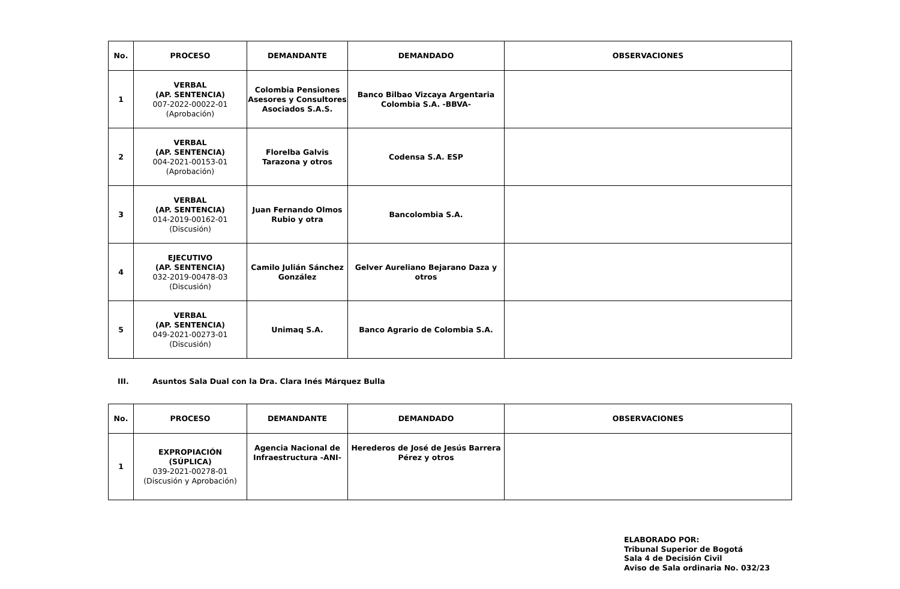| No. | PROCESO | DEMANDANTE | DEMANDADO | OBSERVACIONES |
| --- | --- | --- | --- | --- |
| 1 | VERBAL (AP. SENTENCIA) 007-2022-00022-01 (Aprobación) | Colombia Pensiones Asesores y Consultores Asociados S.A.S. | Banco Bilbao Vizcaya Argentaria Colombia S.A. -BBVA- | |
| 2 | VERBAL (AP. SENTENCIA) 004-2021-00153-01 (Aprobación) | Florelba Galvis Tarazona y otros | Codensa S.A. ESP | |
| 3 | VERBAL (AP. SENTENCIA) 014-2019-00162-01 (Discusión) | Juan Fernando Olmos Rubio y otra | Bancolombia S.A. | |
| 4 | EJECUTIVO (AP. SENTENCIA) 032-2019-00478-03 (Discusión) | Camilo Julián Sánchez González | Gelver Aureliano Bejarano Daza y otros | |
| 5 | VERBAL (AP. SENTENCIA) 049-2021-00273-01 (Discusión) | Unimaq S.A. | Banco Agrario de Colombia S.A. | |
III. Asuntos Sala Dual con la Dra. Clara Inés Márquez Bulla
| No. | PROCESO | DEMANDANTE | DEMANDADO | OBSERVACIONES |
| --- | --- | --- | --- | --- |
| 1 | EXPROPIACIÓN (SÚPLICA) 039-2021-00278-01 (Discusión y Aprobación) | Agencia Nacional de Infraestructura -ANI- | Herederos de José de Jesús Barrera Pérez y otros | |
ELABORADO POR:
Tribunal Superior de Bogotá
Sala 4 de Decisión Civil
Aviso de Sala ordinaria No. 032/23